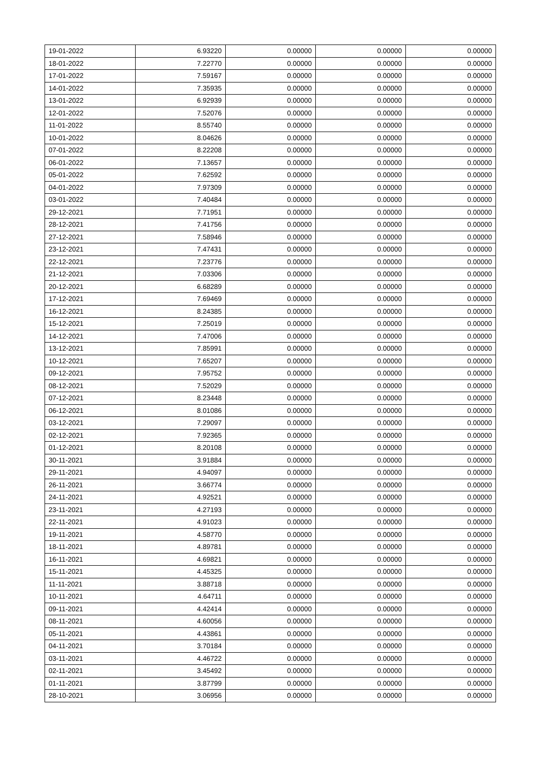| 19-01-2022 | 6.93220 | 0.00000 | 0.00000 | 0.00000 |
| 18-01-2022 | 7.22770 | 0.00000 | 0.00000 | 0.00000 |
| 17-01-2022 | 7.59167 | 0.00000 | 0.00000 | 0.00000 |
| 14-01-2022 | 7.35935 | 0.00000 | 0.00000 | 0.00000 |
| 13-01-2022 | 6.92939 | 0.00000 | 0.00000 | 0.00000 |
| 12-01-2022 | 7.52076 | 0.00000 | 0.00000 | 0.00000 |
| 11-01-2022 | 8.55740 | 0.00000 | 0.00000 | 0.00000 |
| 10-01-2022 | 8.04626 | 0.00000 | 0.00000 | 0.00000 |
| 07-01-2022 | 8.22208 | 0.00000 | 0.00000 | 0.00000 |
| 06-01-2022 | 7.13657 | 0.00000 | 0.00000 | 0.00000 |
| 05-01-2022 | 7.62592 | 0.00000 | 0.00000 | 0.00000 |
| 04-01-2022 | 7.97309 | 0.00000 | 0.00000 | 0.00000 |
| 03-01-2022 | 7.40484 | 0.00000 | 0.00000 | 0.00000 |
| 29-12-2021 | 7.71951 | 0.00000 | 0.00000 | 0.00000 |
| 28-12-2021 | 7.41756 | 0.00000 | 0.00000 | 0.00000 |
| 27-12-2021 | 7.58946 | 0.00000 | 0.00000 | 0.00000 |
| 23-12-2021 | 7.47431 | 0.00000 | 0.00000 | 0.00000 |
| 22-12-2021 | 7.23776 | 0.00000 | 0.00000 | 0.00000 |
| 21-12-2021 | 7.03306 | 0.00000 | 0.00000 | 0.00000 |
| 20-12-2021 | 6.68289 | 0.00000 | 0.00000 | 0.00000 |
| 17-12-2021 | 7.69469 | 0.00000 | 0.00000 | 0.00000 |
| 16-12-2021 | 8.24385 | 0.00000 | 0.00000 | 0.00000 |
| 15-12-2021 | 7.25019 | 0.00000 | 0.00000 | 0.00000 |
| 14-12-2021 | 7.47006 | 0.00000 | 0.00000 | 0.00000 |
| 13-12-2021 | 7.85991 | 0.00000 | 0.00000 | 0.00000 |
| 10-12-2021 | 7.65207 | 0.00000 | 0.00000 | 0.00000 |
| 09-12-2021 | 7.95752 | 0.00000 | 0.00000 | 0.00000 |
| 08-12-2021 | 7.52029 | 0.00000 | 0.00000 | 0.00000 |
| 07-12-2021 | 8.23448 | 0.00000 | 0.00000 | 0.00000 |
| 06-12-2021 | 8.01086 | 0.00000 | 0.00000 | 0.00000 |
| 03-12-2021 | 7.29097 | 0.00000 | 0.00000 | 0.00000 |
| 02-12-2021 | 7.92365 | 0.00000 | 0.00000 | 0.00000 |
| 01-12-2021 | 8.20108 | 0.00000 | 0.00000 | 0.00000 |
| 30-11-2021 | 3.91884 | 0.00000 | 0.00000 | 0.00000 |
| 29-11-2021 | 4.94097 | 0.00000 | 0.00000 | 0.00000 |
| 26-11-2021 | 3.66774 | 0.00000 | 0.00000 | 0.00000 |
| 24-11-2021 | 4.92521 | 0.00000 | 0.00000 | 0.00000 |
| 23-11-2021 | 4.27193 | 0.00000 | 0.00000 | 0.00000 |
| 22-11-2021 | 4.91023 | 0.00000 | 0.00000 | 0.00000 |
| 19-11-2021 | 4.58770 | 0.00000 | 0.00000 | 0.00000 |
| 18-11-2021 | 4.89781 | 0.00000 | 0.00000 | 0.00000 |
| 16-11-2021 | 4.69821 | 0.00000 | 0.00000 | 0.00000 |
| 15-11-2021 | 4.45325 | 0.00000 | 0.00000 | 0.00000 |
| 11-11-2021 | 3.88718 | 0.00000 | 0.00000 | 0.00000 |
| 10-11-2021 | 4.64711 | 0.00000 | 0.00000 | 0.00000 |
| 09-11-2021 | 4.42414 | 0.00000 | 0.00000 | 0.00000 |
| 08-11-2021 | 4.60056 | 0.00000 | 0.00000 | 0.00000 |
| 05-11-2021 | 4.43861 | 0.00000 | 0.00000 | 0.00000 |
| 04-11-2021 | 3.70184 | 0.00000 | 0.00000 | 0.00000 |
| 03-11-2021 | 4.46722 | 0.00000 | 0.00000 | 0.00000 |
| 02-11-2021 | 3.45492 | 0.00000 | 0.00000 | 0.00000 |
| 01-11-2021 | 3.87799 | 0.00000 | 0.00000 | 0.00000 |
| 28-10-2021 | 3.06956 | 0.00000 | 0.00000 | 0.00000 |